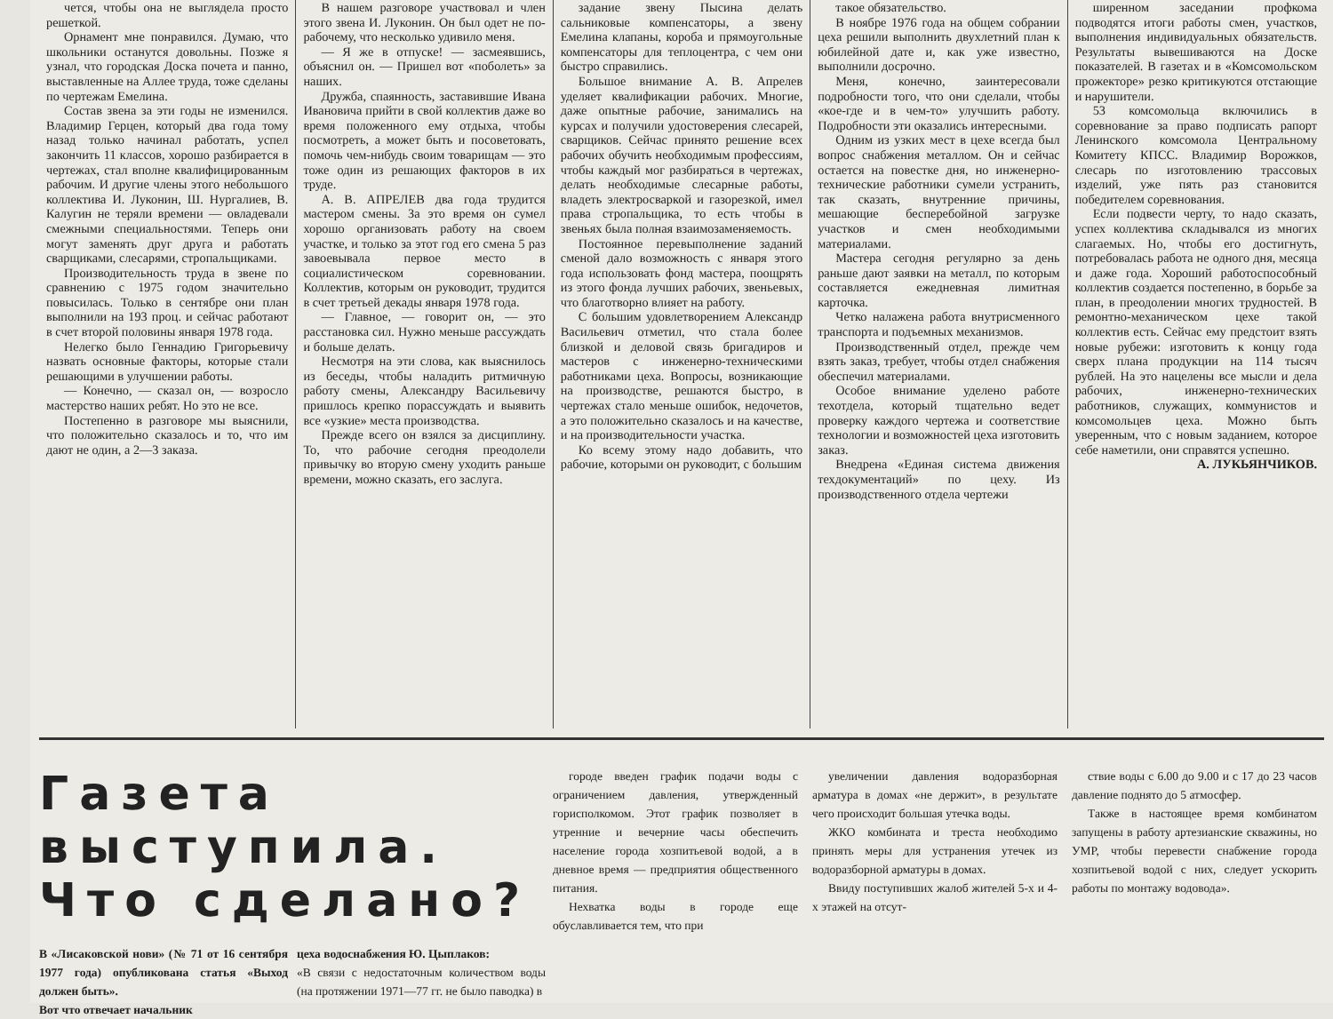чется, чтобы она не выглядела просто решеткой.
Орнамент мне понравился. Думаю, что школьники останутся довольны. Позже я узнал, что городская Доска почета и панно, выставленные на Аллее труда, тоже сделаны по чертежам Емелина.
Состав звена за эти годы не изменился. Владимир Герцен, который два года тому назад только начинал работать, успел закончить 11 классов, хорошо разбирается в чертежах, стал вполне квалифицированным рабочим. И другие члены этого небольшого коллектива И. Луконин, Ш. Нургалиев, В. Калугин не теряли времени — овладевали смежными специальностями. Теперь они могут заменять друг друга и работать сварщиками, слесарями, стропальщиками.
Производительность труда в звене по сравнению с 1975 годом значительно повысилась. Только в сентябре они план выполнили на 193 проц. и сейчас работают в счет второй половины января 1978 года.
Нелегко было Геннадию Григорьевичу назвать основные факторы, которые стали решающими в улучшении работы.
— Конечно, — сказал он, — возросло мастерство наших ребят. Но это не все.
Постепенно в разговоре мы выяснили, что положительно сказалось и то, что им дают не один, а 2—3 заказа.
В нашем разговоре участвовал и член этого звена И. Луконин. Он был одет не по-рабочему, что несколько удивило меня.
— Я же в отпуске! — засмеявшись, объяснил он. — Пришел вот «поболеть» за наших.
Дружба, спаянность, заставившие Ивана Ивановича прийти в свой коллектив даже во время положенного ему отдыха, чтобы посмотреть, а может быть и посоветовать, помочь чем-нибудь своим товарищам — это тоже один из решающих факторов в их труде.
А. В. АПРЕЛЕВ два года трудится мастером смены. За это время он сумел хорошо организовать работу на своем участке, и только за этот год его смена 5 раз завоевывала первое место в социалистическом соревновании. Коллектив, которым он руководит, трудится в счет третьей декады января 1978 года.
— Главное, — говорит он, — это расстановка сил. Нужно меньше рассуждать и больше делать.
Несмотря на эти слова, как выяснилось из беседы, чтобы наладить ритмичную работу смены, Александру Васильевичу пришлось крепко порассуждать и выявить все «узкие» места производства.
Прежде всего он взялся за дисциплину. То, что рабочие сегодня преодолели привычку во вторую смену уходить раньше времени, можно сказать, его заслуга.
задание звену Пысина делать сальниковые компенсаторы, а звену Емелина клапаны, короба и прямоугольные компенсаторы для теплоцентра, с чем они быстро справились.
Большое внимание А. В. Апрелев уделяет квалификации рабочих. Многие, даже опытные рабочие, занимались на курсах и получили удостоверения слесарей, сварщиков. Сейчас принято решение всех рабочих обучить необходимым профессиям, чтобы каждый мог разбираться в чертежах, делать необходимые слесарные работы, владеть электросваркой и газорезкой, имел права стропальщика, то есть чтобы в звеньях была полная взаимозаменяемость.
Постоянное перевыполнение заданий сменой дало возможность с января этого года использовать фонд мастера, поощрять из этого фонда лучших рабочих, звеньевых, что благотворно влияет на работу.
С большим удовлетворением Александр Васильевич отметил, что стала более близкой и деловой связь бригадиров и мастеров с инженерно-техническими работниками цеха. Вопросы, возникающие на производстве, решаются быстро, в чертежах стало меньше ошибок, недочетов, а это положительно сказалось и на качестве, и на производительности участка.
Ко всему этому надо добавить, что рабочие, которыми он руководит, с большим
такое обязательство.
В ноябре 1976 года на общем собрании цеха решили выполнить двухлетний план к юбилейной дате и, как уже известно, выполнили досрочно.
Меня, конечно, заинтересовали подробности того, что они сделали, чтобы «кое-где и в чем-то» улучшить работу. Подробности эти оказались интересными.
Одним из узких мест в цехе всегда был вопрос снабжения металлом. Он и сейчас остается на повестке дня, но инженерно-технические работники сумели устранить, так сказать, внутренние причины, мешающие бесперебойной загрузке участков и смен необходимыми материалами.
Мастера сегодня регулярно за день раньше дают заявки на металл, по которым составляется ежедневная лимитная карточка.
Четко налажена работа внутрисменного транспорта и подъемных механизмов.
Производственный отдел, прежде чем взять заказ, требует, чтобы отдел снабжения обеспечил материалами.
Особое внимание уделено работе техотдела, который тщательно ведет проверку каждого чертежа и соответствие технологии и возможностей цеха изготовить заказ.
Внедрена «Единая система движения техдокументаций» по цеху. Из производственного отдела чертежи
ширенном заседании профкома подводятся итоги работы смен, участков, выполнения индивидуальных обязательств. Результаты вывешиваются на Доске показателей. В газетах и в «Комсомольском прожекторе» резко критикуются отстающие и нарушители.
53 комсомольца включились в соревнование за право подписать рапорт Ленинского комсомола Центральному Комитету КПСС. Владимир Ворожков, слесарь по изготовлению трассовых изделий, уже пять раз становится победителем соревнования.
Если подвести черту, то надо сказать, успех коллектива складывался из многих слагаемых. Но, чтобы его достигнуть, потребовалась работа не одного дня, месяца и даже года. Хороший работоспособный коллектив создается постепенно, в борьбе за план, в преодолении многих трудностей. В ремонтно-механическом цехе такой коллектив есть. Сейчас ему предстоит взять новые рубежи: изготовить к концу года сверх плана продукции на 114 тысяч рублей. На это нацелены все мысли и дела рабочих, инженерно-технических работников, служащих, коммунистов и комсомольцев цеха. Можно быть уверенным, что с новым заданием, которое себе наметили, они справятся успешно.
А. ЛУКЬЯНЧИКОВ.
Газета выступила. Что сделано?
В «Лисаковской нови» (№ 71 от 16 сентября 1977 года) опубликована статья «Выход должен быть».
Вот что отвечает начальник
цеха водоснабжения Ю. Цыплаков:
«В связи с недостаточным количеством воды (на протяжении 1971—77 гг. не было паводка) в
городе введен график подачи воды с ограничением давления, утвержденный горисполкомом. Этот график позволяет в утренние и вечерние часы обеспечить население города хозпитьевой водой, а в дневное время — предприятия общественного питания.
Нехватка воды в городе еще обуславливается тем, что при
увеличении давления водоразборная арматура в домах «не держит», в результате чего происходит большая утечка воды.
ЖКО комбината и треста необходимо принять меры для устранения утечек из водоразборной арматуры в домах.
Ввиду поступивших жалоб жителей 5-х и 4-х этажей на отсут-
ствие воды с 6.00 до 9.00 и с 17 до 23 часов давление поднято до 5 атмосфер.
Также в настоящее время комбинатом запущены в работу артезианские скважины, но УМР, чтобы перевести снабжение города хозпитьевой водой с них, следует ускорить работы по монтажу водовода».